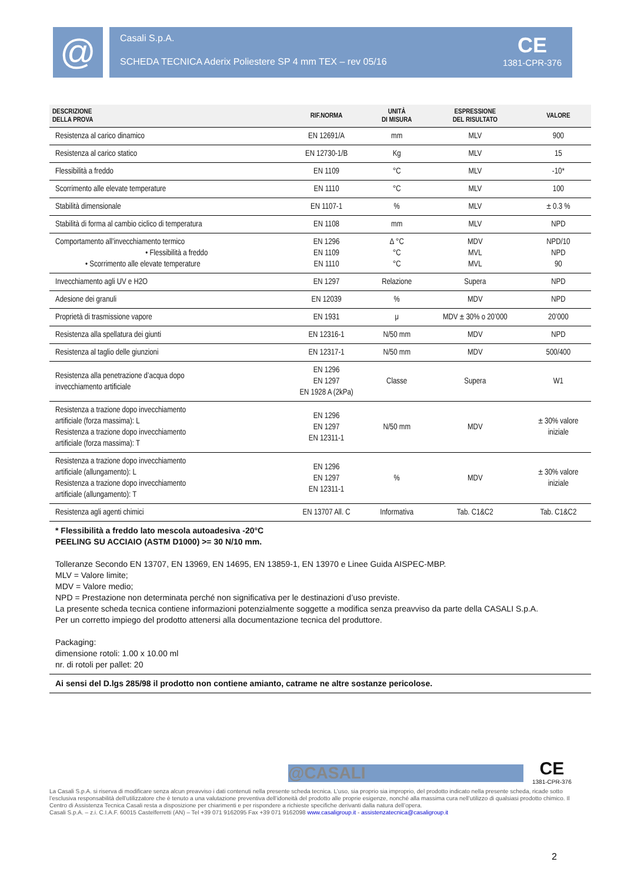@
Casali S.p.A.
SCHEDA TECNICA Aderix Poliestere SP 4 mm TEX – rev 05/16
CE
1381-CPR-376
| DESCRIZIONE DELLA PROVA | RIF.NORMA | UNITÀ DI MISURA | ESPRESSIONE DEL RISULTATO | VALORE |
| --- | --- | --- | --- | --- |
| Resistenza al carico dinamico | EN 12691/A | mm | MLV | 900 |
| Resistenza al carico statico | EN 12730-1/B | Kg | MLV | 15 |
| Flessibilità a freddo | EN 1109 | °C | MLV | -10* |
| Scorrimento alle elevate temperature | EN 1110 | °C | MLV | 100 |
| Stabilità dimensionale | EN 1107-1 | % | MLV | ± 0.3 % |
| Stabilità di forma al cambio ciclico di temperatura | EN 1108 | mm | MLV | NPD |
| Comportamento all’invecchiamento termico • Flessibilità a freddo • Scorrimento alle elevate temperature | EN 1296 EN 1109 EN 1110 | Δ °C °C °C | MDV MVL MVL | NPD/10 NPD 90 |
| Invecchiamento agli UV e H2O | EN 1297 | Relazione | Supera | NPD |
| Adesione dei granuli | EN 12039 | % | MDV | NPD |
| Proprietà di trasmissione vapore | EN 1931 | μ | MDV ± 30% o 20’000 | 20’000 |
| Resistenza alla spellatura dei giunti | EN 12316-1 | N/50 mm | MDV | NPD |
| Resistenza al taglio delle giunzioni | EN 12317-1 | N/50 mm | MDV | 500/400 |
| Resistenza alla penetrazione d’acqua dopo invecchiamento artificiale | EN 1296 EN 1297 EN 1928 A (2kPa) | Classe | Supera | W1 |
| Resistenza a trazione dopo invecchiamento artificiale (forza massima): L Resistenza a trazione dopo invecchiamento artificiale (forza massima): T | EN 1296 EN 1297 EN 12311-1 | N/50 mm | MDV | ± 30% valore iniziale |
| Resistenza a trazione dopo invecchiamento artificiale (allungamento): L Resistenza a trazione dopo invecchiamento artificiale (allungamento): T | EN 1296 EN 1297 EN 12311-1 | % | MDV | ± 30% valore iniziale |
| Resistenza agli agenti chimici | EN 13707 All. C | Informativa | Tab. C1&C2 | Tab. C1&C2 |
* Flessibilità a freddo lato mescola autoadesiva -20°C
PEELING SU ACCIAIO (ASTM D1000) >= 30 N/10 mm.
Tolleranze Secondo EN 13707, EN 13969, EN 14695, EN 13859-1, EN 13970 e Linee Guida AISPEC-MBP.
MLV = Valore limite;
MDV = Valore medio;
NPD = Prestazione non determinata perché non significativa per le destinazioni d’uso previste.
La presente scheda tecnica contiene informazioni potenzialmente soggette a modifica senza preavviso da parte della CASALI S.p.A.
Per un corretto impiego del prodotto attenersi alla documentazione tecnica del produttore.
Packaging:
dimensione rotoli: 1.00 x 10.00 ml
nr. di rotoli per pallet: 20
Ai sensi del D.lgs 285/98 il prodotto non contiene amianto, catrame ne altre sostanze pericolose.
@CASALI
CE
1381-CPR-376
La Casali S.p.A. si riserva di modificare senza alcun preavviso i dati contenuti nella presente scheda tecnica. L’uso, sia proprio sia improprio, del prodotto indicato nella presente scheda, ricade sotto l’esclusiva responsabilità dell’utilizzatore che è tenuto a una valutazione preventiva dell’idoneità del prodotto alle proprie esigenze, nonché alla massima cura nell’utilizzo di qualsiasi prodotto chimico. Il Centro di Assistenza Tecnica Casali resta a disposizione per chiarimenti e per rispondere a richieste specifiche derivanti dalla natura dell’opera.
Casali S.p.A. – z.i. C.I.A.F. 60015 Castelferretti (AN) – Tel +39 071 9162095 Fax +39 071 9162098 www.casaligroup.it - assistenzatecnica@casaligroup.it
2